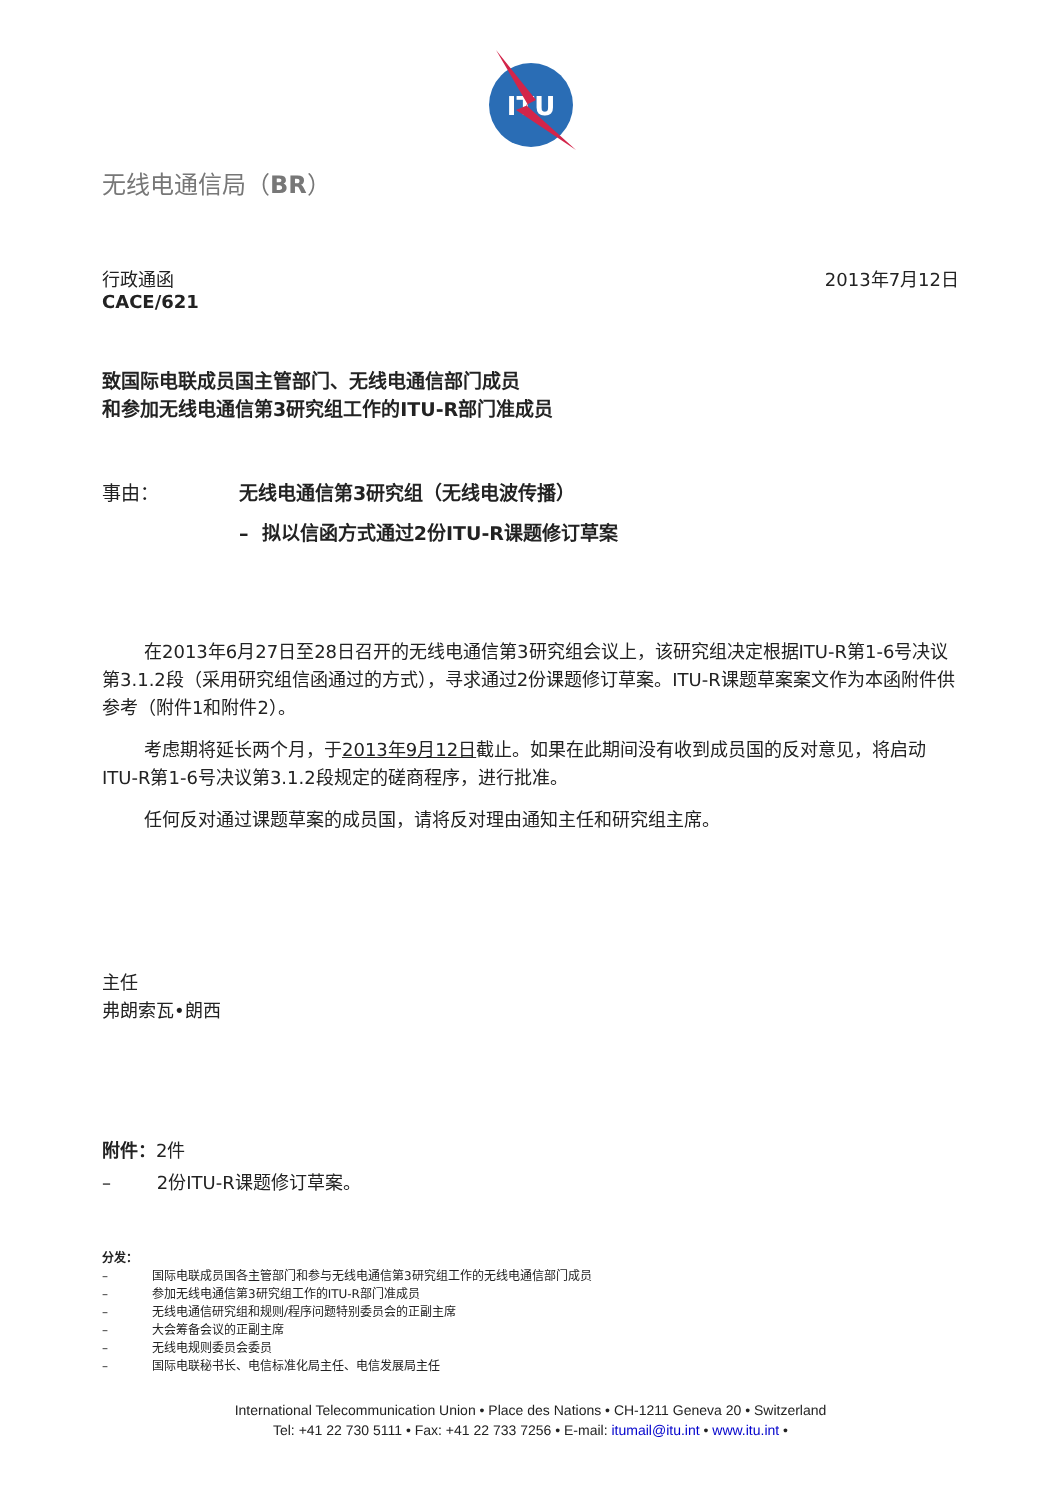ITU
无线电通信局（BR）
行政通函
CACE/621
2013年7月12日
致国际电联成员国主管部门、无线电通信部门成员
和参加无线电通信第3研究组工作的ITU-R部门准成员
事由： 无线电通信第3研究组（无线电波传播）
– 拟以信函方式通过2份ITU-R课题修订草案
在2013年6月27日至28日召开的无线电通信第3研究组会议上，该研究组决定根据ITU-R第1-6号决议第3.1.2段（采用研究组信函通过的方式），寻求通过2份课题修订草案。ITU-R课题草案案文作为本函附件供参考（附件1和附件2）。
考虑期将延长两个月，于2013年9月12日截止。如果在此期间没有收到成员国的反对意见，将启动ITU-R第1-6号决议第3.1.2段规定的磋商程序，进行批准。
任何反对通过课题草案的成员国，请将反对理由通知主任和研究组主席。
主任
弗朗索瓦•朗西
附件：2件
– 2份ITU-R课题修订草案。
分发：
– 国际电联成员国各主管部门和参与无线电通信第3研究组工作的无线电通信部门成员
– 参加无线电通信第3研究组工作的ITU-R部门准成员
– 无线电通信研究组和规则/程序问题特别委员会的正副主席
– 大会筹备会议的正副主席
– 无线电规则委员会委员
– 国际电联秘书长、电信标准化局主任、电信发展局主任
International Telecommunication Union • Place des Nations • CH-1211 Geneva 20 • Switzerland
Tel: +41 22 730 5111 • Fax: +41 22 733 7256 • E-mail: itumail@itu.int • www.itu.int •